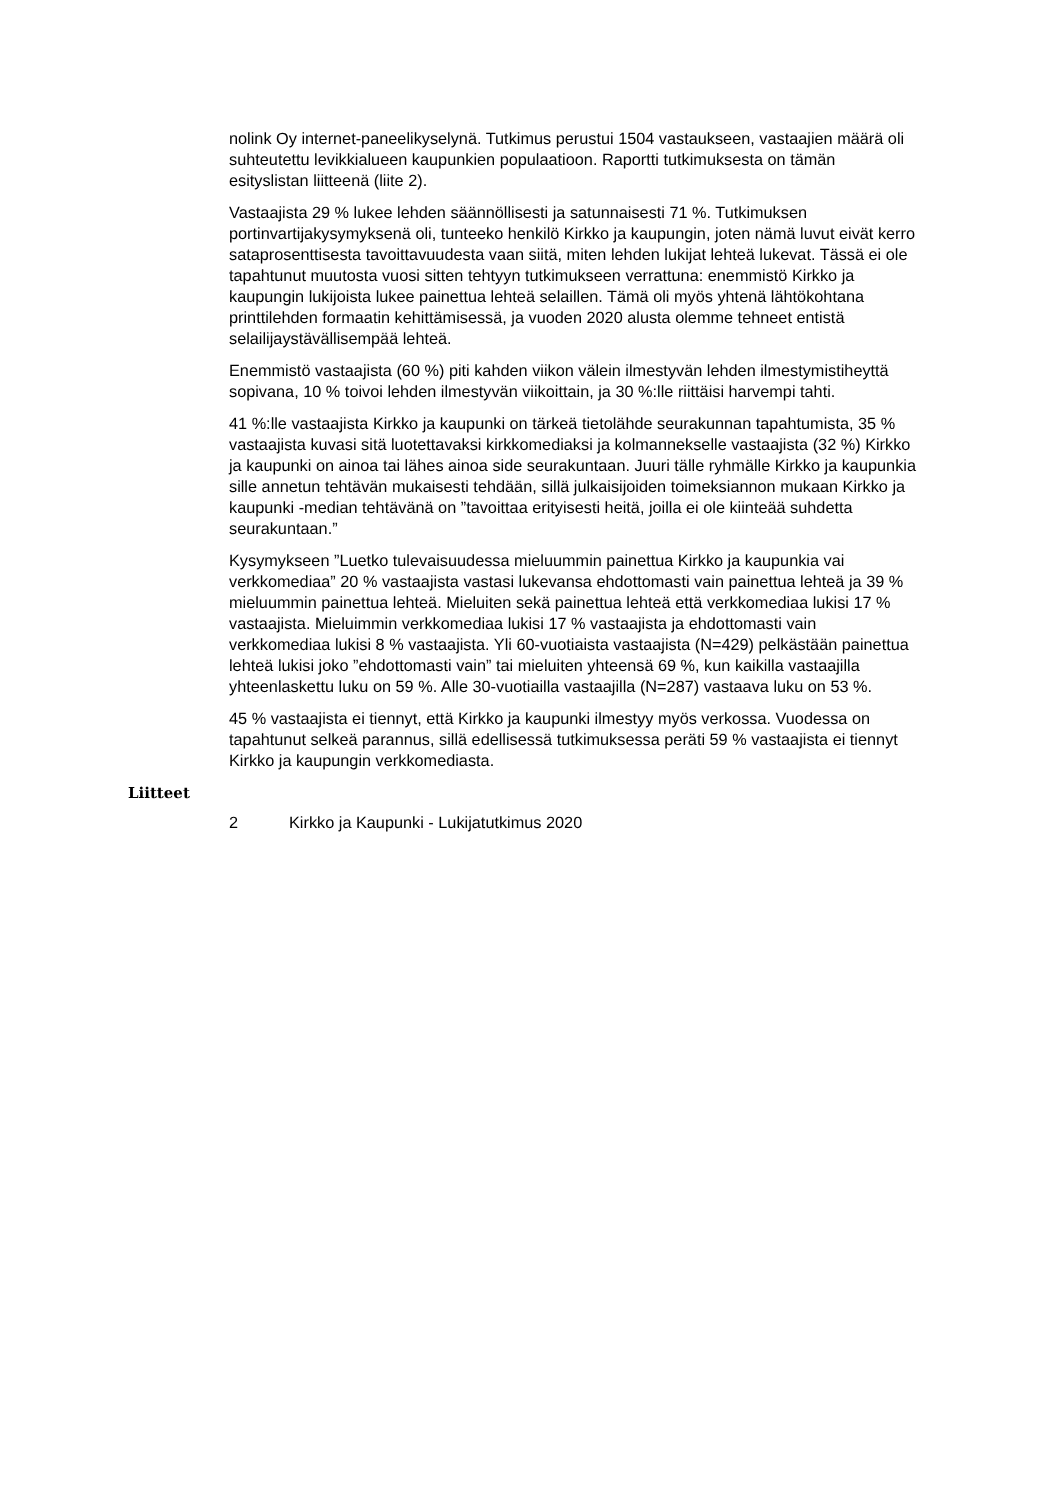nolink Oy internet-paneelikyselynä. Tutkimus perustui 1504 vastauk­seen, vastaajien määrä oli suhteutettu levikkialueen kaupunkien popu­laatioon. Raportti tutkimuksesta on tämän esityslistan liitteenä (liite 2).
Vastaajista 29 % lukee lehden säännöllisesti ja satunnaisesti 71 %. Tutkimuksen portinvartijakysymyksenä oli, tunteeko henkilö Kirkko ja kaupungin, joten nämä luvut eivät kerro sataprosenttisesta tavoittavuu­desta vaan siitä, miten lehden lukijat lehteä lukevat. Tässä ei ole tapah­tunut muutosta vuosi sitten tehtyyn tutkimukseen verrattuna: enemmistö Kirkko ja kaupungin lukijoista lukee painettua lehteä selaillen. Tämä oli myös yhtenä lähtökohtana printtilehden formaatin kehittämisessä, ja vuoden 2020 alusta olemme tehneet entistä selailijaystävällisempää lehteä.
Enemmistö vastaajista (60 %) piti kahden viikon välein ilmestyvän leh­den ilmestymistiheyttä sopivana, 10 % toivoi lehden ilmestyvän viikoit­tain, ja 30 %:lle riittäisi harvempi tahti.
41 %:lle vastaajista Kirkko ja kaupunki on tärkeä tietolähde seurakun­nan tapahtumista, 35 % vastaajista kuvasi sitä luotettavaksi kirkkome­diaksi ja kolmannekselle vastaajista (32 %) Kirkko ja kaupunki on ainoa tai lähes ainoa side seurakuntaan. Juuri tälle ryhmälle Kirkko ja kau­punkia sille annetun tehtävän mukaisesti tehdään, sillä julkaisijoiden toimeksiannon mukaan Kirkko ja kaupunki -median tehtävänä on ”ta­voittaa erityisesti heitä, joilla ei ole kiinteää suhdetta seurakuntaan.”
Kysymykseen ”Luetko tulevaisuudessa mieluummin painettua Kirkko ja kaupunkia vai verkkomediaa” 20 % vastaajista vastasi lukevansa ehdot­tomasti vain painettua lehteä ja 39 % mieluummin painettua lehteä. Mieluiten sekä painettua lehteä että verkkomediaa lukisi 17 % vastaajis­ta. Mieluimmin verkkomediaa lukisi 17 % vastaajista ja ehdottomasti vain verkkomediaa lukisi 8 % vastaajista. Yli 60-vuotiaista vastaajista (N=429) pelkästään painettua lehteä lukisi joko ”ehdottomasti vain” tai mieluiten yhteensä 69 %, kun kaikilla vastaajilla yhteenlaskettu luku on 59 %. Alle 30-vuotiailla vastaajilla (N=287) vastaava luku on 53 %.
45 % vastaajista ei tiennyt, että Kirkko ja kaupunki ilmestyy myös ver­kossa. Vuodessa on tapahtunut selkeä parannus, sillä edellisessä tut­kimuksessa peräti 59 % vastaajista ei tiennyt Kirkko ja kaupungin verk­komediasta.
Liitteet
2 Kirkko ja Kaupunki - Lukijatutkimus 2020